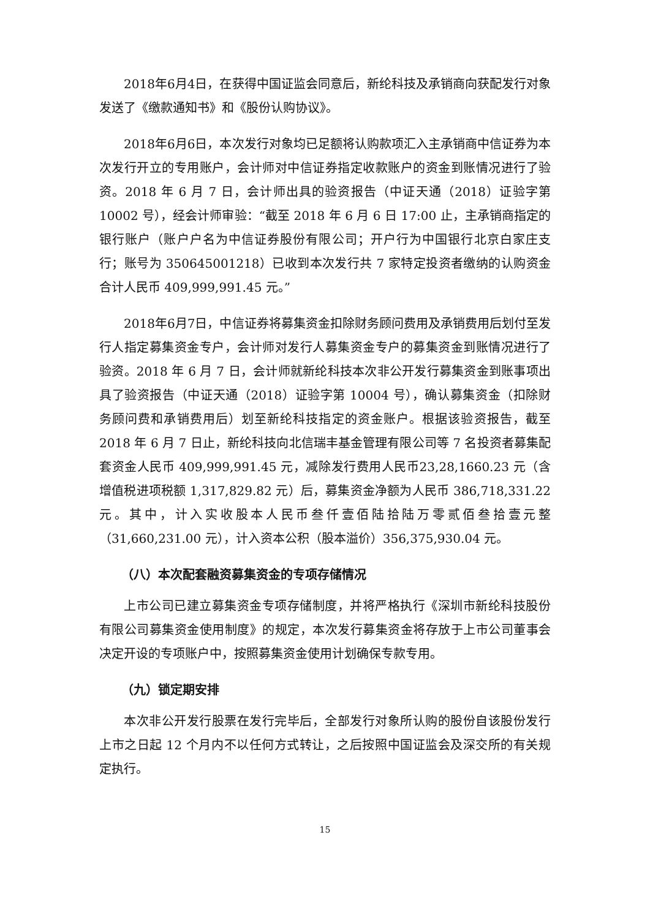2018年6月4日，在获得中国证监会同意后，新纶科技及承销商向获配发行对象发送了《缴款通知书》和《股份认购协议》。
2018年6月6日，本次发行对象均已足额将认购款项汇入主承销商中信证券为本次发行开立的专用账户，会计师对中信证券指定收款账户的资金到账情况进行了验资。2018 年 6 月 7 日，会计师出具的验资报告（中证天通（2018）证验字第 10002 号），经会计师审验：“截至 2018 年 6 月 6 日 17:00 止，主承销商指定的银行账户（账户户名为中信证券股份有限公司；开户行为中国银行北京白家庄支行；账号为 350645001218）已收到本次发行共 7 家特定投资者缴纳的认购资金合计人民币 409,999,991.45 元。”
2018年6月7日，中信证券将募集资金扣除财务顾问费用及承销费用后划付至发行人指定募集资金专户，会计师对发行人募集资金专户的募集资金到账情况进行了验资。2018 年 6 月 7 日，会计师就新纶科技本次非公开发行募集资金到账事项出具了验资报告（中证天通（2018）证验字第 10004 号），确认募集资金（扣除财务顾问费和承销费用后）划至新纶科技指定的资金账户。根据该验资报告，截至 2018 年 6 月 7 日止，新纶科技向北信瑞丰基金管理有限公司等 7 名投资者募集配套资金人民币 409,999,991.45 元，减除发行费用人民币23,28,1660.23 元（含增值税进项税额 1,317,829.82 元）后，募集资金净额为人民币 386,718,331.22 元。其中，计入实收股本人民币叁仟壹佰陆拾陆万零贰佰叁拾壹元整（31,660,231.00 元），计入资本公积（股本溢价）356,375,930.04 元。
（八）本次配套融资募集资金的专项存储情况
上市公司已建立募集资金专项存储制度，并将严格执行《深圳市新纶科技股份有限公司募集资金使用制度》的规定，本次发行募集资金将存放于上市公司董事会决定开设的专项账户中，按照募集资金使用计划确保专款专用。
（九）锁定期安排
本次非公开发行股票在发行完毕后，全部发行对象所认购的股份自该股份发行上市之日起 12 个月内不以任何方式转让，之后按照中国证监会及深交所的有关规定执行。
15